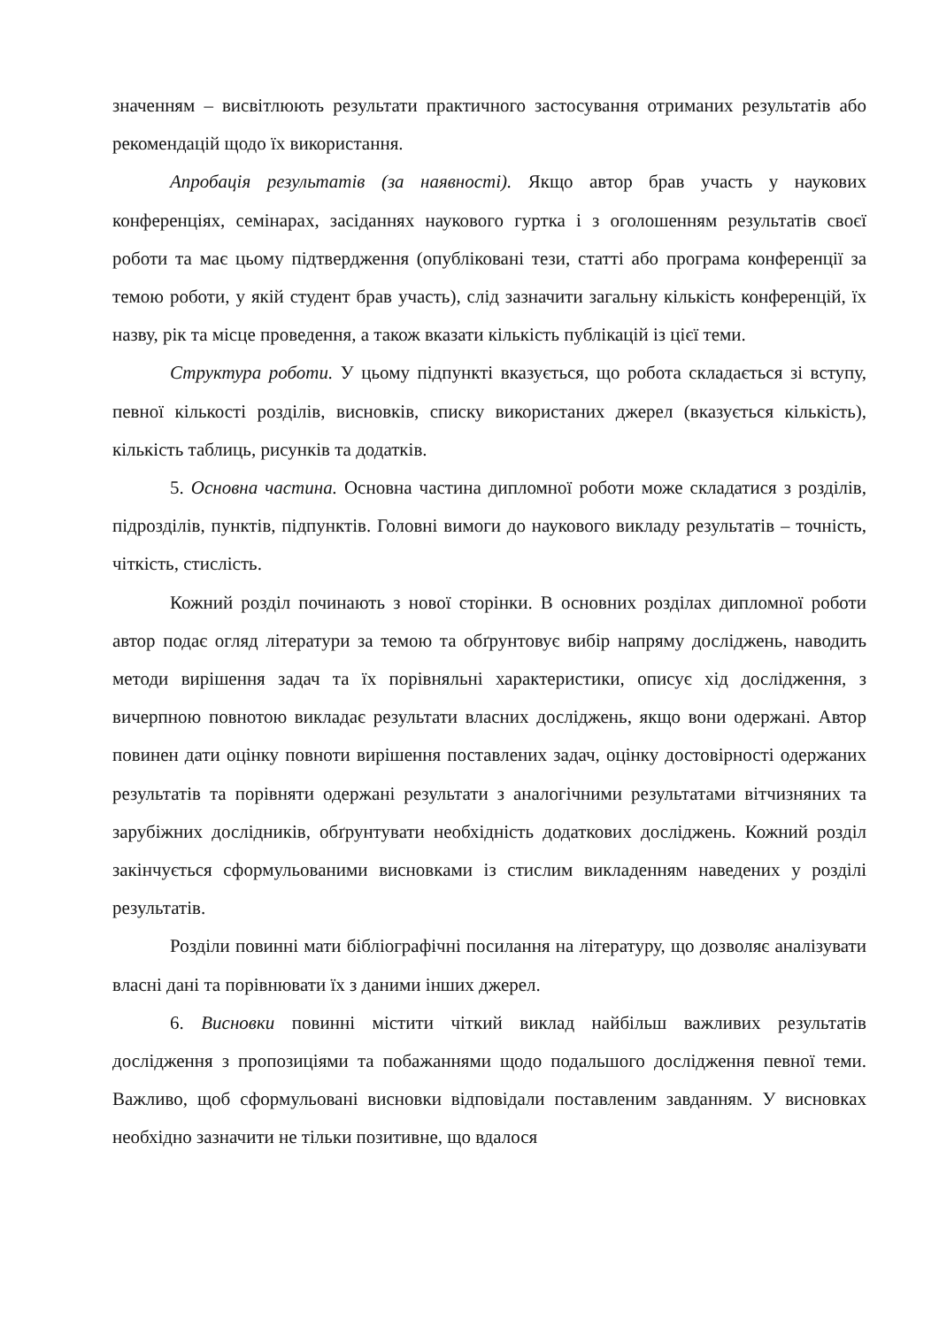значенням – висвітлюють результати практичного застосування отриманих результатів або рекомендацій щодо їх використання.
Апробація результатів (за наявності). Якщо автор брав участь у наукових конференціях, семінарах, засіданнях наукового гуртка і з оголошенням результатів своєї роботи та має цьому підтвердження (опубліковані тези, статті або програма конференції за темою роботи, у якій студент брав участь), слід зазначити загальну кількість конференцій, їх назву, рік та місце проведення, а також вказати кількість публікацій із цієї теми.
Структура роботи. У цьому підпункті вказується, що робота складається зі вступу, певної кількості розділів, висновків, списку використаних джерел (вказується кількість), кількість таблиць, рисунків та додатків.
5. Основна частина. Основна частина дипломної роботи може складатися з розділів, підрозділів, пунктів, підпунктів. Головні вимоги до наукового викладу результатів – точність, чіткість, стислість.
Кожний розділ починають з нової сторінки. В основних розділах дипломної роботи автор подає огляд літератури за темою та обґрунтовує вибір напряму досліджень, наводить методи вирішення задач та їх порівняльні характеристики, описує хід дослідження, з вичерпною повнотою викладає результати власних досліджень, якщо вони одержані. Автор повинен дати оцінку повноти вирішення поставлених задач, оцінку достовірності одержаних результатів та порівняти одержані результати з аналогічними результатами вітчизняних та зарубіжних дослідників, обґрунтувати необхідність додаткових досліджень. Кожний розділ закінчується сформульованими висновками із стислим викладенням наведених у розділі результатів.
Розділи повинні мати бібліографічні посилання на літературу, що дозволяє аналізувати власні дані та порівнювати їх з даними інших джерел.
6. Висновки повинні містити чіткий виклад найбільш важливих результатів дослідження з пропозиціями та побажаннями щодо подальшого дослідження певної теми. Важливо, щоб сформульовані висновки відповідали поставленим завданням. У висновках необхідно зазначити не тільки позитивне, що вдалося